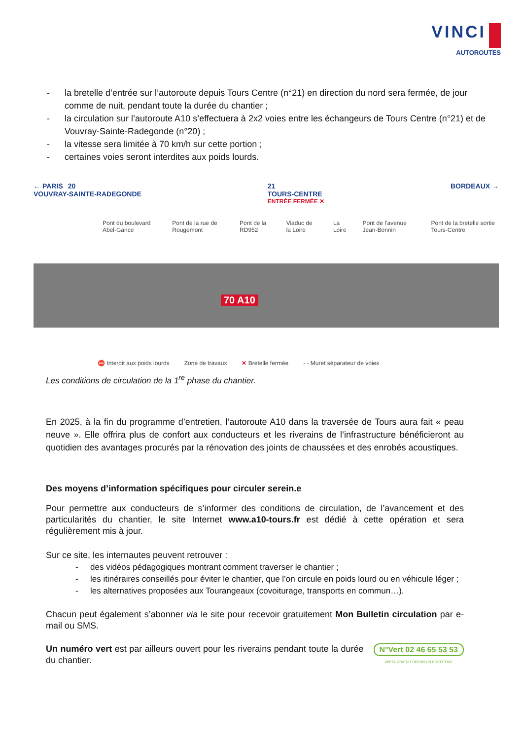VINCI
AUTOROUTES
- la bretelle d’entrée sur l’autoroute depuis Tours Centre (n°21) en direction du nord sera fermée, de jour comme de nuit, pendant toute la durée du chantier ;
- la circulation sur l’autoroute A10 s’effectuera à 2x2 voies entre les échangeurs de Tours Centre (n°21) et de Vouvray-Sainte-Radegonde (n°20) ;
- la vitesse sera limitée à 70 km/h sur cette portion ;
- certaines voies seront interdites aux poids lourds.
← PARIS 20
VOUVRAY-SAINTE-RADEGONDE
21
TOURS-CENTRE
ENTRÉE FERMÉE ✕
BORDEAUX →
Pont du boulevard Abel-Gance Pont de la rue de Rougemont Pont de la RD952 Viaduc de la Loire La Loire Pont de l’avenue Jean-Bonnin Pont de la bretelle sortie Tours-Centre
70 A10
⛔ Interdit aux poids lourds Zone de travaux ✕ Bretelle fermée - - Muret séparateur de voies
Les conditions de circulation de la 1<sup>re</sup> phase du chantier.
En 2025, à la fin du programme d’entretien, l’autoroute A10 dans la traversée de Tours aura fait « peau neuve ». Elle offrira plus de confort aux conducteurs et les riverains de l’infrastructure bénéficieront au quotidien des avantages procurés par la rénovation des joints de chaussées et des enrobés acoustiques.
Des moyens d’information spécifiques pour circuler serein.e
Pour permettre aux conducteurs de s’informer des conditions de circulation, de l’avancement et des particularités du chantier, le site Internet www.a10-tours.fr est dédié à cette opération et sera régulièrement mis à jour.
Sur ce site, les internautes peuvent retrouver :
- des vidéos pédagogiques montrant comment traverser le chantier ;
- les itinéraires conseillés pour éviter le chantier, que l’on circule en poids lourd ou en véhicule léger ;
- les alternatives proposées aux Tourangeaux (covoiturage, transports en commun…).
Chacun peut également s’abonner via le site pour recevoir gratuitement Mon Bulletin circulation par e-mail ou SMS.
N°Vert 02 46 65 53 53
APPEL GRATUIT DEPUIS UN POSTE FIXE
Un numéro vert est par ailleurs ouvert pour les riverains pendant toute la durée du chantier.